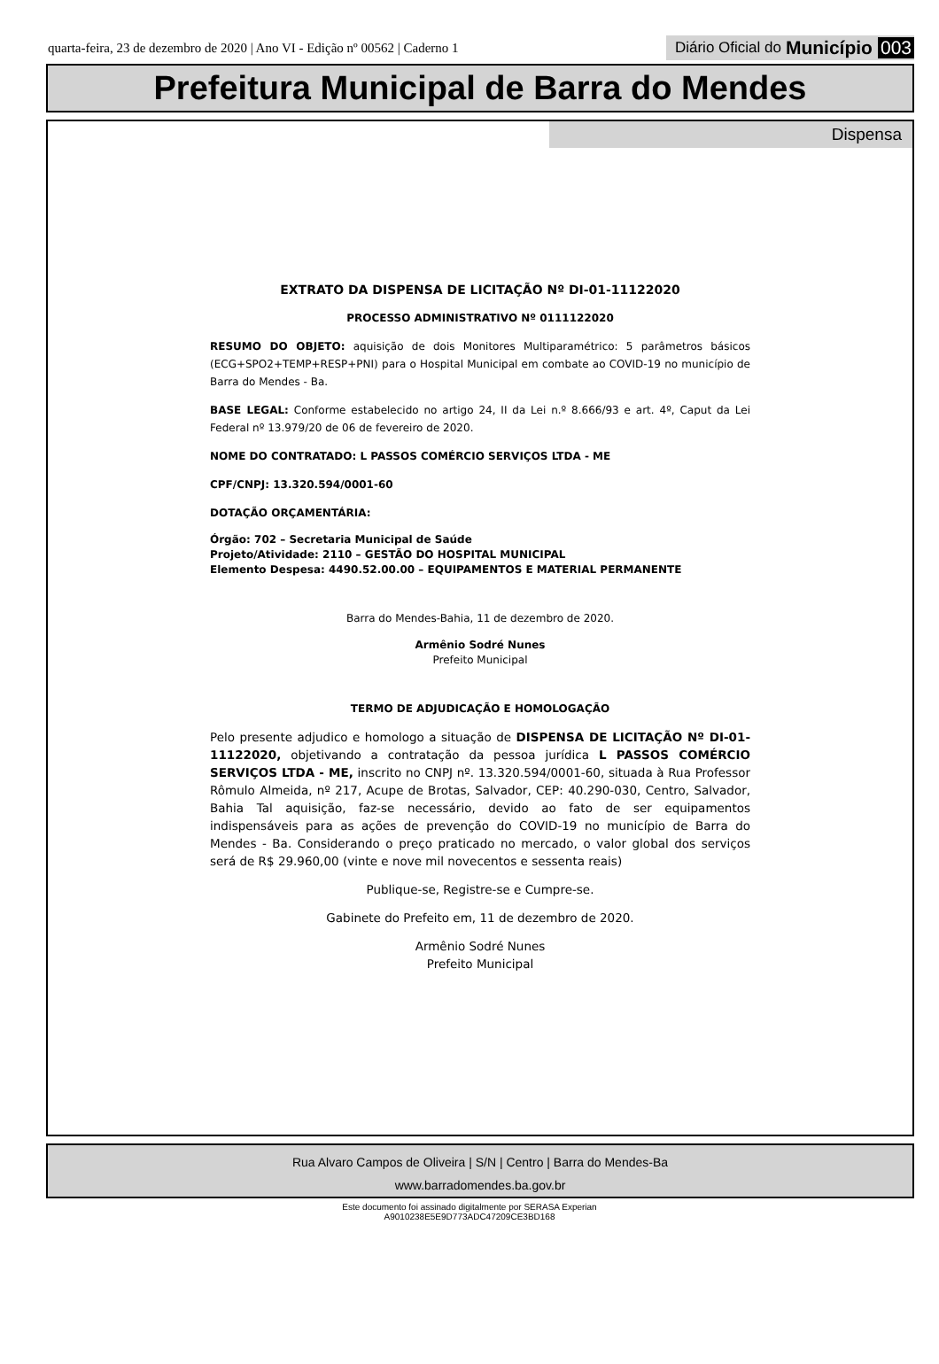quarta-feira, 23 de dezembro de 2020 | Ano VI - Edição nº 00562 | Caderno 1
Diário Oficial do Município 003
Prefeitura Municipal de Barra do Mendes
Dispensa
EXTRATO DA DISPENSA DE LICITAÇÃO Nº DI-01-11122020
PROCESSO ADMINISTRATIVO Nº 0111122020
RESUMO DO OBJETO: aquisição de dois Monitores Multiparamétrico: 5 parâmetros básicos (ECG+SPO2+TEMP+RESP+PNI) para o Hospital Municipal em combate ao COVID-19 no município de Barra do Mendes - Ba.
BASE LEGAL: Conforme estabelecido no artigo 24, II da Lei n.º 8.666/93 e art. 4º, Caput da Lei Federal nº 13.979/20 de 06 de fevereiro de 2020.
NOME DO CONTRATADO: L PASSOS COMÉRCIO SERVIÇOS LTDA - ME
CPF/CNPJ: 13.320.594/0001-60
DOTAÇÃO ORÇAMENTÁRIA:
Órgão: 702 – Secretaria Municipal de Saúde
Projeto/Atividade: 2110 – GESTÃO DO HOSPITAL MUNICIPAL
Elemento Despesa: 4490.52.00.00 – EQUIPAMENTOS E MATERIAL PERMANENTE
Barra do Mendes-Bahia, 11 de dezembro de 2020.
Armênio Sodré Nunes
Prefeito Municipal
TERMO DE ADJUDICAÇÃO E HOMOLOGAÇÃO
Pelo presente adjudico e homologo a situação de DISPENSA DE LICITAÇÃO Nº DI-01-11122020, objetivando a contratação da pessoa jurídica L PASSOS COMÉRCIO SERVIÇOS LTDA - ME, inscrito no CNPJ nº. 13.320.594/0001-60, situada à Rua Professor Rômulo Almeida, nº 217, Acupe de Brotas, Salvador, CEP: 40.290-030, Centro, Salvador, Bahia Tal aquisição, faz-se necessário, devido ao fato de ser equipamentos indispensáveis para as ações de prevenção do COVID-19 no município de Barra do Mendes - Ba. Considerando o preço praticado no mercado, o valor global dos serviços será de R$ 29.960,00 (vinte e nove mil novecentos e sessenta reais)
Publique-se, Registre-se e Cumpre-se.
Gabinete do Prefeito em, 11 de dezembro de 2020.
Armênio Sodré Nunes
Prefeito Municipal
Rua Alvaro Campos de Oliveira | S/N | Centro | Barra do Mendes-Ba
www.barradomendes.ba.gov.br
Este documento foi assinado digitalmente por SERASA Experian
A9010238E5E9D773ADC47209CE3BD168